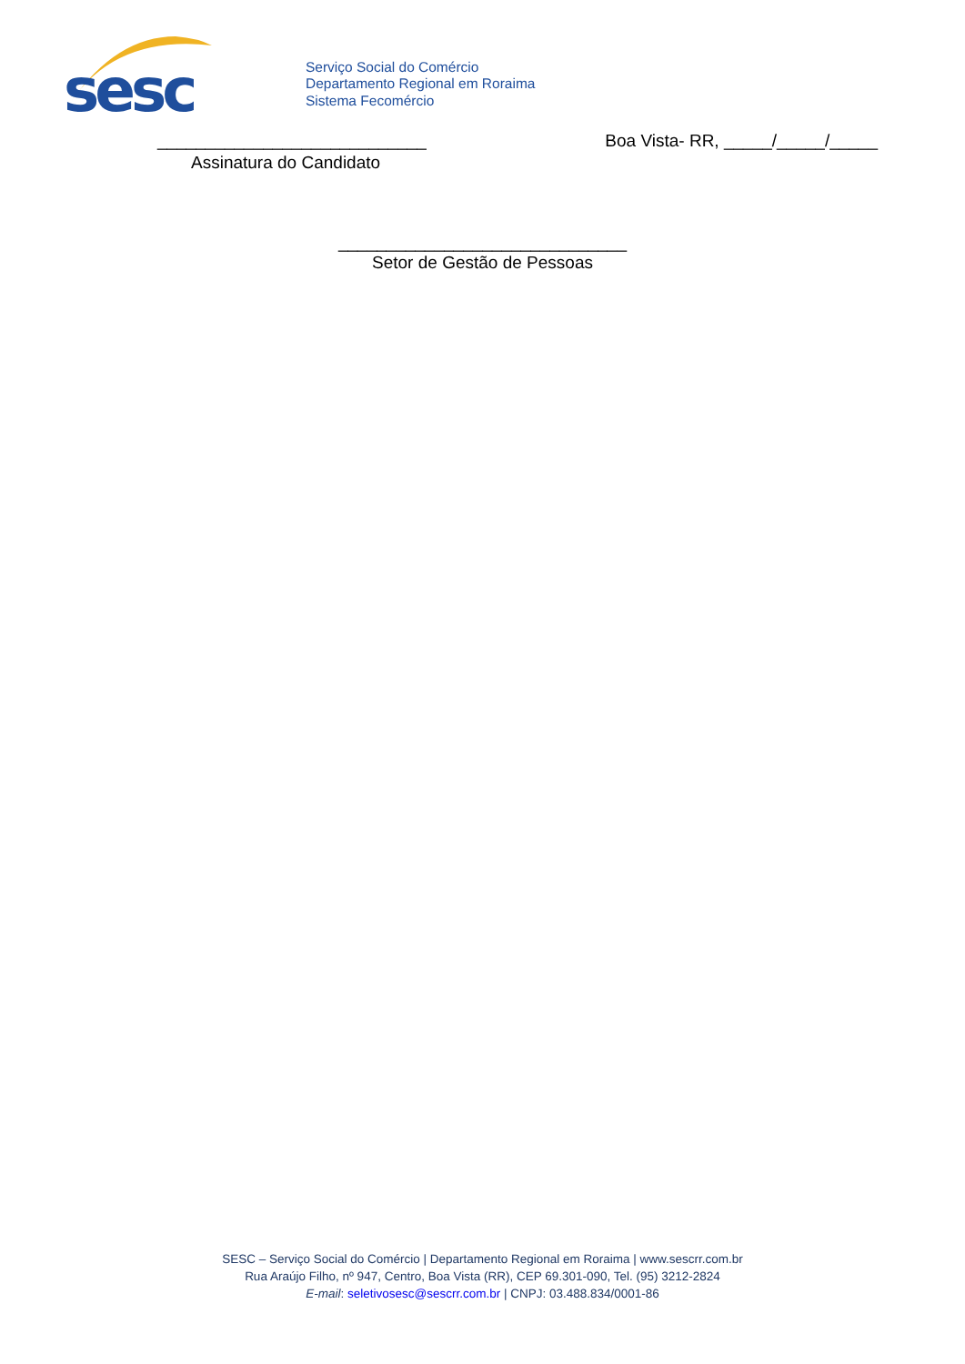sesc
Serviço Social do Comércio
Departamento Regional em Roraima
Sistema Fecomércio
____________________________ Boa Vista- RR, _____/_____/_____
Assinatura do Candidato
______________________________
Setor de Gestão de Pessoas
SESC – Serviço Social do Comércio | Departamento Regional em Roraima | www.sescrr.com.br
Rua Araújo Filho, nº 947, Centro, Boa Vista (RR), CEP 69.301-090, Tel. (95) 3212-2824
E-mail: seletivosesc@sescrr.com.br | CNPJ: 03.488.834/0001-86